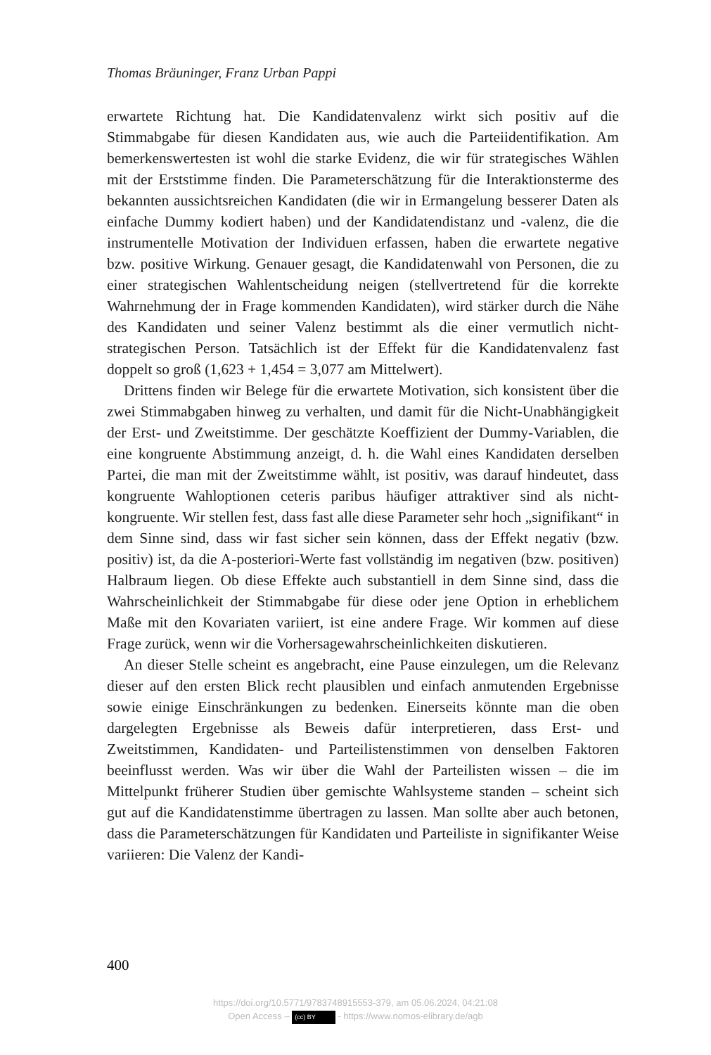Thomas Bräuninger, Franz Urban Pappi
erwartete Richtung hat. Die Kandidatenvalenz wirkt sich positiv auf die Stimmabgabe für diesen Kandidaten aus, wie auch die Parteiidentifikation. Am bemerkenswertesten ist wohl die starke Evidenz, die wir für strategisches Wählen mit der Erststimme finden. Die Parameterschätzung für die Interaktionsterme des bekannten aussichtsreichen Kandidaten (die wir in Ermangelung besserer Daten als einfache Dummy kodiert haben) und der Kandidatendistanz und -valenz, die die instrumentelle Motivation der Individuen erfassen, haben die erwartete negative bzw. positive Wirkung. Genauer gesagt, die Kandidatenwahl von Personen, die zu einer strategischen Wahlentscheidung neigen (stellvertretend für die korrekte Wahrnehmung der in Frage kommenden Kandidaten), wird stärker durch die Nähe des Kandidaten und seiner Valenz bestimmt als die einer vermutlich nicht-strategischen Person. Tatsächlich ist der Effekt für die Kandidatenvalenz fast doppelt so groß (1,623 + 1,454 = 3,077 am Mittelwert).
Drittens finden wir Belege für die erwartete Motivation, sich konsistent über die zwei Stimmabgaben hinweg zu verhalten, und damit für die Nicht-Unabhängigkeit der Erst- und Zweitstimme. Der geschätzte Koeffizient der Dummy-Variablen, die eine kongruente Abstimmung anzeigt, d. h. die Wahl eines Kandidaten derselben Partei, die man mit der Zweitstimme wählt, ist positiv, was darauf hindeutet, dass kongruente Wahloptionen ceteris paribus häufiger attraktiver sind als nicht-kongruente. Wir stellen fest, dass fast alle diese Parameter sehr hoch „signifikant“ in dem Sinne sind, dass wir fast sicher sein können, dass der Effekt negativ (bzw. positiv) ist, da die A-posteriori-Werte fast vollständig im negativen (bzw. positiven) Halbraum liegen. Ob diese Effekte auch substantiell in dem Sinne sind, dass die Wahrscheinlichkeit der Stimmabgabe für diese oder jene Option in erheblichem Maße mit den Kovariaten variiert, ist eine andere Frage. Wir kommen auf diese Frage zurück, wenn wir die Vorhersagewahrscheinlichkeiten diskutieren.
An dieser Stelle scheint es angebracht, eine Pause einzulegen, um die Relevanz dieser auf den ersten Blick recht plausiblen und einfach anmutenden Ergebnisse sowie einige Einschränkungen zu bedenken. Einerseits könnte man die oben dargelegten Ergebnisse als Beweis dafür interpretieren, dass Erst- und Zweitstimmen, Kandidaten- und Parteilistenstimmen von denselben Faktoren beeinflusst werden. Was wir über die Wahl der Parteilisten wissen – die im Mittelpunkt früherer Studien über gemischte Wahlsysteme standen – scheint sich gut auf die Kandidatenstimme übertragen zu lassen. Man sollte aber auch betonen, dass die Parameterschätzungen für Kandidaten und Parteiliste in signifikanter Weise variieren: Die Valenz der Kandi-
400
https://doi.org/10.5771/9783748915553-379, am 05.06.2024, 04:21:08
Open Access – (cc) BY - https://www.nomos-elibrary.de/agb